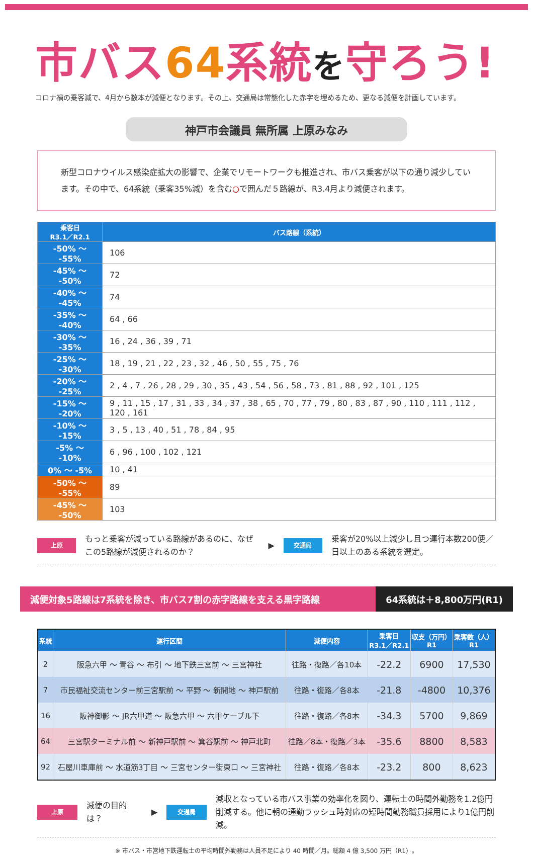市バス64系統を守ろう!
コロナ禍の乗客減で、4月から数本が減便となります。その上、交通局は常態化した赤字を埋めるため、更なる減便を計画しています。
神戸市会議員 無所属 上原みなみ
新型コロナウイルス感染症拡大の影響で、企業でリモートワークも推進され、市バス乗客が以下の通り減少しています。その中で、64系統（乗客35%減）を含む○で囲んだ５路線が、R3.4月より減便されます。
| 乗客日 R3.1／R2.1 | バス路線（系統） |
| --- | --- |
| -50% ～ -55% | 106 |
| -45% ～ -50% | 72 |
| -40% ～ -45% | 74 |
| -35% ～ -40% | 64 , 66 |
| -30% ～ -35% | 16 , 24 , 36 , 39 , 71 |
| -25% ～ -30% | 18 , 19 , 21 , 22 , 23 , 32 , 46 , 50 , 55 , 75 , 76 |
| -20% ～ -25% | 2 , 4 , 7 , 26 , 28 , 29 , 30 , 35 , 43 , 54 , 56 , 58 , 73 , 81 , 88 , 92 , 101 , 125 |
| -15% ～ -20% | 9 , 11 , 15 , 17 , 31 , 33 , 34 , 37 , 38 , 65 , 70 , 77 , 79 , 80 , 83 , 87 , 90 , 110 , 111 , 112 , 120 , 161 |
| -10% ～ -15% | 3 , 5 , 13 , 40 , 51 , 78 , 84 , 95 |
| -5% ～ -10% | 6 , 96 , 100 , 102 , 121 |
| 0% ～ -5% | 10 , 41 |
| -50% ～ -55% | 89 |
| -45% ～ -50% | 103 |
上原 もっと乗客が減っている路線があるのに、なぜこの5路線が減便されるのか？ ▶ 交通局 乗客が20%以上減少し且つ運行本数200便／日以上のある系統を選定。
減便対象5路線は7系統を除き、市バス7割の赤字路線を支える黒字路線
64系統は＋8,800万円(R1)
| 系統 | 運行区間 | 減便内容 | 乗客日 R3.1／R2.1 | 収支（万円） R1 | 乗客数（人） R1 |
| --- | --- | --- | --- | --- | --- |
| 2 | 阪急六甲 ～ 青谷 ～ 布引 ～ 地下鉄三宮前 ～ 三宮神社 | 往路・復路／各10本 | -22.2 | 6900 | 17,530 |
| 7 | 市民福祉交流センター前三宮駅前 ～ 平野 ～ 新開地 ～ 神戸駅前 | 往路・復路／各8本 | -21.8 | -4800 | 10,376 |
| 16 | 阪神御影 ～ JR六甲道 ～ 阪急六甲 ～ 六甲ケーブル下 | 往路・復路／各8本 | -34.3 | 5700 | 9,869 |
| 64 | 三宮駅ターミナル前 ～ 新神戸駅前 ～ 箕谷駅前 ～ 神戸北町 | 往路／8本・復路／3本 | -35.6 | 8800 | 8,583 |
| 92 | 石屋川車庫前 ～ 水道筋3丁目 ～ 三宮センター街東口 ～ 三宮神社 | 往路・復路／各8本 | -23.2 | 800 | 8,623 |
上原 減便の目的は？ ▶ 交通局 減収となっている市バス事業の効率化を図り、運転士の時間外勤務を1.2億円削減する。他に朝の通勤ラッシュ時対応の短時間勤務職員採用により1億円削減。
※ 市バス・市営地下鉄運転士の平均時間外勤務は人員不足により 40 時間／月。総額 4 億 3,500 万円（R1）。